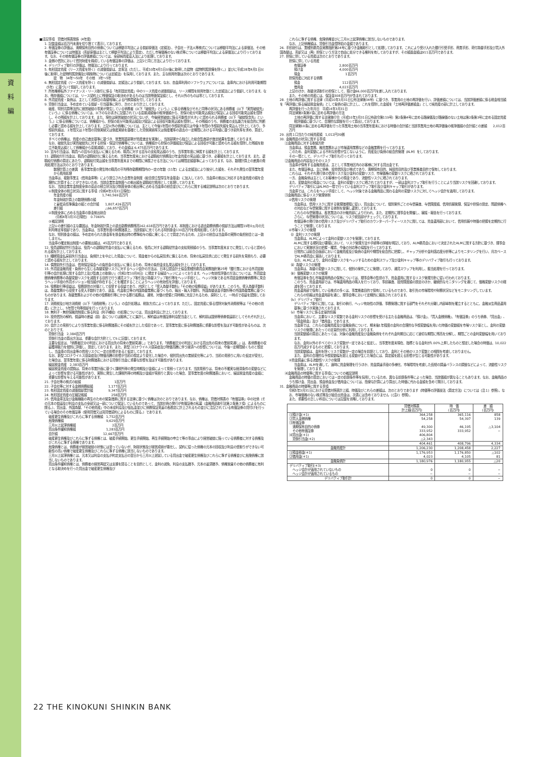資
料
編
■注記事項　貸借対照表関係（4年度）
1. 記載金額は百万円未満を切り捨てて表示しております。
2. 有価証券の評価は、満期保有目的の債券については移動平均法による償却原価法（定額法）、子会社・子法人等株式については移動平均法による原価法、その他有価証券については時価法（売却原価は主として移動平均法により算定）、ただし市場価格のない株式等については移動平均法による原価法により行っております。なお、その他有価証券の評価差額については、全部純資産直入法により処理しております。
3. 金銭の信託において信託財産を構成している有価証券の評価は、上記2と同じ方法により行っております。
4. デリバティブ取引の評価は、時価法により行っております。
5. 有形固定資産（リース資産を除く）の減価償却は、定率法（ただし、平成10年4月1日以後に取得した建物（建物附属設備を除く。）並びに平成28年4月1日以後に取得した建物附属設備及び構築物については定額法）を採用しております。また、主な耐用年数は次のとおりであります。
建　物　34年〜50年　その他　3年〜5年
6. 無形固定資産（リース資産を除く）の減価償却は、定額法により償却しております。なお、自金庫利用のソフトウェアについては、金庫内における利用可能期間（5年）に基づいて償却しております。
7. 所有権移転外ファイナンス・リース取引に係る「有形固定資産」中のリース資産の減価償却は、リース期間を耐用年数とした定額法により償却しております。なお、残存価額については、リース契約上に残価保証の取決めがあるものは当該残価保証額とし、それ以外のものは零としております。
8. 外貨建資産・負債は、主として決算日の為替相場による円換算額を付しております。
9. 貸倒引当金は、予め定めている償却・引当基準に則り、次のとおり計上しております。
破産、特別清算等法的に経営破綻の事実が発生している債務者（以下「破綻先」という。）に係る債権及びそれと同等の状況にある債務者（以下「実質破綻先」という。）に係る債権については、以下のなお書きに記載されている直接減額後の帳簿価額から、担保の処分可能見込額及び保証による回収可能見込額を控除し、その残額を計上しております。また、現在は経営破綻の状況にないが、今後経営破綻に陥る可能性が大きいと認められる債務者（以下「破綻懸念先」という。）に係る債権については、債権額から、担保の処分可能見込額及び保証による回収可能見込額を控除し、その残額のうち、債務者の支払能力を総合的に判断し必要と認める額を計上しております。上記以外の債権については、主として今後1年間の予想損失額又は今後３年間の予想損失額を見込んで計上しており、予想損失額は、１年間又は３年間の貸倒実績又は倒産実績を基礎とした貸倒実績率又は倒産確率の過去の一定期間における平均値に基づき損失率を求め、算定しております。
すべての債権は、資産の自己査定基準に基づき、営業関連部署が資産査定を実施し、当該部署から独立した総合監査部が査定結果を監査しております。
なお、破綻先及び実質破綻先に対する担保・保証付債権等については、債権額から担保の評価額及び保証による回収が可能と認められる額を控除した残額を取立不能見込額として債権額から直接減額しており、その金額は 6,475百万円であります。
10. 賞与引当金は、職員への賞与の支払いに備えるため、職員に対する賞与の支給見込額のうち、当事業年度に帰属する額を計上しております。
11. 退職給付引当金は、職員の退職給付に備えるため、当事業年度末における退職給付債務及び年金資産の見込額に基づき、必要額を計上しております。また、退職給付債務の算定にあたり、退職給付見込額を当事業年度末までの期間に帰属させる方法については期間定額基準によっております。なお、数理計算上の差異の費用処理方法は次のとおりであります。
数理計算上の差異　各事業年度の発生時の職員の平均残存勤務期間内の一定の年数（11年）による定額法により按分した額を、それぞれ発生の翌事業年度から費用処理
当金庫は、複数事業主（信用金庫等）により設立された企業年金制度（総合設立型厚生年金基金）に加入しており、当金庫の拠出に対応する年金資産の額を合理的に計算することができないため、当該企業年金制度への拠出額を退職給付費用として処理しております。
なお、当該企業年金制度全体の直近の積立状況及び制度全体の拠出等に占める当金庫の割合並びにこれらに関する補足説明は次のとおりであります。
①制度全体の積立状況に関する事項（令和4年3月31日現在）
年金資産の額　　　　　　　　　　1,740,569百万円
年金財政計算上の数理債務の額
と最低責任準備金の額との合計額　　1,807,426百万円
差引額　　　　　　　　　　　　　　△66,857百万円
②制度全体に占める当金庫の掛金拠出割合
（令和4年3月31日現在）　0.7069%
③補足説明
上記①の差引額の主な要因は、年金財政計算上の過去勤務債務残高162,618百万円であります。本制度における過去勤務債務の償却方法は期間19年0ヵ月の元利均等定率償却であり、当金庫は、当事業年度の財務諸表上、当該償却に充てられる特別掛金130百万円を費用処理しております。
なお、特別掛金の額は、予め定められた掛金率を掛金拠出時の標準給与の額に乗じることで算定されるため、上記②の割合は当金庫の実際の負担割合とは一致しません。
当金庫の確定拠出制度への要拠出額は、45百万円であります。
12. 役員退職慰労引当金は、役員への退職慰労金の支払いに備えるため、役員に対する退職慰労金の支給見積額のうち、当事業年度末までに発生していると認められる額を計上しております。
13. 睡眠預金払戻損失引当金は、負債計上を中止した預金について、預金者からの払戻請求に備えるため、将来の払戻請求に応じて発生する損失を見積もり、必要と認める額を計上しております。
14. 偶発損失引当金は、信用保証協会への負担金の支払いに備えるため、将来の負担金支払見込額を計上しております。
15. 外貨建金融資産・負債から生じる為替変動リスクに対するヘッジ会計の方法は、日本公認会計士協会業種別委員会実務指針第25号「銀行業における外貨建取引等の会計処理に関する会計上及び監査上の取扱い」（令和2年10月8日）に規定する繰延ヘッジによっております。ヘッジ有効性評価の方法については、外貨建金銭債権債務等の為替変動リスクを減殺する目的で行う通貨スワップ取引及び為替スワップ取引等をヘッジ手段とし、ヘッジ対象である外貨建金銭債権債務等に見合うヘッジ手段の外貨ポジション相当額が存在することを確認することによりヘッジの有効性を評価しております。
16. 役務取引等収益は、役務提供の対価として収受する収益であり、内訳として「受入為替手数料」「その他の役務収益」があります。このうち、受入為替手数料は、為替業務から収受する受入手数料であり、送金、代金取立等の内国為替業務に基づくもの、輸出・輸入手数料、外国為替送金手数料等の外国為替業務に基づくものがあります。為替業務およびその他の役務取引等にかかる履行義務は、通常、対価の受領と同時期に充足されるため、原則として、一時点で収益を認識しております。
17. 消費税及び地方消費税（以下「消費税等」という。）の会計処理は、税抜方式によっております。ただし、固定資産に係る控除対象外消費税等は「その他の資産」に計上し、5年間で均等償却を行っております。
18. 無利子・無担保融資制度に係る利息（利子補給）の処理については、貸出金利息に計上しております。
19. 投資信託の解約、償還時の差益（損）金については銘柄ごとに集計し、解約益は有価証券利息配当金として、解約損は国債等債券償還損としてそれぞれ計上しております。
20. 会計上の見積りにより当事業年度に係る財務諸表にその額を計上した項目であって、翌事業年度に係る財務諸表に重要な影響を及ぼす可能性があるものは、次のとおりです。
貸倒引当金　2,384百万円
貸倒引当金の算出方法は、重要な会計方針として9.に記載しております。
主要な仮定は、「債務者区分の判定における貸出先の将来の業績見通し」であります。「債務者区分の判定における貸出先の将来の業績見通し」は、各債務者の収益獲得能力を個別に評価し、設定しております。また、新型コロナウイルス感染症及び物価高騰に伴う経済への影響については、今後一定期間続くものと想定し、当金庫の貸出金等の信用リスクに一定の影響があると仮定しております。
なお、新型コロナウイルス感染症及び物価高騰の影響が当初の想定より変化した場合や、個別貸出先の業績変化等により、当初の見積りに用いた仮定が変化した場合は、翌事業年度に係る財務諸表における貸倒引当金に重要な影響を及ぼす可能性があります。
繰延税金資産　2,383百万円
繰延税金資産の認識は、将来の事業計画に基づく課税所得の発生時期及び金額によって見積っております。当該見積りは、将来の不確実な経済条件の変動などによって影響を受ける可能性があり、実際に発生した課税所得の時期及び金額が見積りと異なった場合、翌事業年度の財務諸表において、繰延税金資産の金額に重要な影響を与える可能性があります。
21. 子会社等の株式の総額　　　　　　　　　　　1百万円
22. 子会社等に対する金銭債務総額　　　　　1,177百万円
23. 有形固定資産の減価償却累計額　　　　　9,347百万円
24. 有形固定資産の圧縮記帳額　　　　　　　　258百万円
25. 信用金庫法及び金融機能の再生のための緊急措置に関する法律に基づく債権は次のとおりであります。なお、債権は、貸借対照表の「有価証券」中の社債（その元本の償還及び利息の支払の全部又は一部について保証しているものであって、当該社債の発行が有価証券の私募（金融商品取引法第２条第３項）によるものに限る。）、貸出金、外国為替、「その他資産」中の未収利息及び仮払金並びに債務保証見返の各勘定に計上されるもの並びに注記されている有価証券の貸付けを行っている場合のその有価証券（使用貸借又は賃貸借契約によるものに限る。）であります。
破産更生債権及びこれらに準ずる債権額　1,752百万円
危険債権額　　　　　　　　　　　　　　9,629百万円
三月以上延滞債権額　　　　　　　　　　　　2百万円
貸出条件緩和債権額　　　　　　　　　　1,283百万円
合計額　　　　　　　　　　　　　　　12,667百万円
破産更生債権及びこれらに準ずる債権とは、破産手続開始、更生手続開始、再生手続開始の申立て等の事由により経営破綻に陥っている債務者に対する債権及びこれらに準ずる債権であります。
危険債権とは、債務者が経営破綻の状態には至っていないが、財政状態及び経営成績が悪化し、契約に従った債権の元本の回収及び利息の受取りができない可能性の高い債権で破産更生債権及びこれらに準ずる債権に該当しないものであります。
三月以上延滞債権とは、元本又は利息の支払が約定支払日の翌日から三月以上遅延している貸出金で破産更生債権及びこれらに準ずる債権並びに危険債権に該当しないものであります。
貸出条件緩和債権とは、債務者の経営再建又は支援を図ることを目的として、金利の減免、利息の支払猶予、元本の返済猶予、債権放棄その他の債務者に有利となる取決めを行った貸出金で破産更生債権及び
これらに準ずる債権、危険債権並びに三月以上延滞債権に該当しないものであります。
なお、上記債権額は、貸倒引当金控除前の金額であります。
26. 手形割引は、業種別委員会実務指針第24号に基づき金融取引として処理しております。これにより受け入れた銀行引受手形、商業手形、荷付為替手形及び買入外国為替は、売却又は（再）担保という方法で自由に処分できる権利を有しておりますが、その額面金額は911百万円であります。
27. 担保に供している資産は次のとおりであります。
担保に供している資産
有価証券　　　　　　　　　　　2,800百万円
預け金　　　　　　　　　　　　4,000百万円
現金　　　　　　　　　　　　　　　1百万円
担保資産に対応する債務
預金　　　　　　　　　　　　　　112百万円
借用金　　　　　　　　　　　　4,023百万円
上記のほか、為替決済取引の担保として、預け金66,000百万円を差し入れております。
また、その他の資産には、保証金308百万円が含まれております。
28. 土地の再評価に関する法律（平成10年3月31日公布法律第34号）に基づき、事業用の土地の再評価を行い、評価差額については、当該評価差額に係る税金相当額を「再評価に係る繰延税金負債」として負債の部に計上し、これを控除した金額を「土地再評価差額金」として純資産の部に計上しております。
再評価を行った年月日　平成14年3月31日
同法律第3条第3項に定める再評価の方法
土地の再評価に関する法律施行令（平成10年3月31日公布政令第119号）第2条第4号に定める路線価及び路線価のない土地は第2条第3号に定める固定資産税評価額に基づいて、合理的な調整を行って算出しております。
同法律第10条に定める再評価を行った事業用土地の当事業年度末における時価の合計額と当該事業用土地の再評価後の帳簿価額の合計額との差額　　2,012百万円
29. 出資１口当たりの純資産額　1,012円39銭
30. 金融商品の状況に関する事項
⑴金融商品に対する取組方針
当金庫は、預金業務、融資業務および市場運用業務などの金融業務を行っております。
このため、金利変動による不利な影響が生じないように、資産及び負債の総合的管理（ALM）をしております。
その一環として、デリバティブ取引も行っております。
⑵金融商品の内容及びそのリスク
当金庫が保有する金融資産は、主として事業地区内のお客様に対する貸出金です。
また、有価証券は、主に債券、投資信託及び株式であり、満期保有目的、純投資目的及び事業推進目的で保有しております。
これらは、それぞれ発行体の信用リスク及び金利の変動リスク、市場価格の変動リスクに晒されております。
一方、金融負債は主としてお客様からの預金であり、流動性リスクに晒されております。
また、変動金利の預金については、金利の変動リスクに晒されておりますが、一部は金利スワップ取引を行うことにより当該リスクを回避しております。
デリバティブ取引にはALMの一環で行っている金利スワップ取引及び金利キャップ取引があります。
当金庫では、これらをヘッジ手段として、ヘッジ対象である金融商品に関わる金利の変動リスクに対してヘッジ会計を適用しております。
⑶金融商品に係るリスク管理体制
①信用リスクの管理
当金庫は、信用リスクに関する管理諸規程に従い、貸出金について、個別案件ごとの与信審査、与信限度額、信用情報管理、保証や担保の設定、問題債権への対応など与信管理に関する体制を整備し運営しております。
これらの与信管理は、各営業店のほか融資部により行われ、また、定期的に理事会を開催し、審議・報告を行っております。
さらに、与信管理の状況については、リスク統括部がチェックしております。
有価証券の発行体の信用リスク及びデリバティブ取引のカウンターパーティーリスクに関しては、資金運用部において、信用情報や時価の把握を定期的に行うことで管理しております。
②市場リスクの管理
（ⅰ）金利リスクの管理
当金庫は、ALMによって金利の変動リスクを管理しております。
ALMに関する規則及び要領において、リスク管理方法や手続等の詳細を明記しており、ALM委員会において決定されたALMに関する方針に基づき、理事会において実施状況の把握・確認、今後の対応等の協議を行っております。
日常的には総合企画部において金融資産及び負債の金利や期間を総合的に把握し、ギャップ分析や金利感応度分析等によりモニタリングを行い、月次ベースでALM委員会に報告しております。
なお、ALMにより、金利の変動リスクをヘッジするための金利スワップ及び金利キャップ等のデリバティブ取引も行っております。
（ⅱ）為替リスクの管理
当金庫は、為替の変動リスクに関して、個別の案件ごとに管理しており、通貨スワップを利用し、振当処理を行っております。
（ⅲ）価格変動リスクの管理
有価証券を含む市場運用商品の保有については、理事会等の監督の下、資金運用に関するリスク管理方針に従い行われております。
このうち、資金運用部では、市場運用商品の購入を行っており、事前審査、投資限度額の設定のほか、継続的なモニタリングを通じて、価格変動リスクの軽減を図っております。
資金運用部で保有している株式の多くは、事業推進目的で保有しているものであり、取引先の市場環境や財務状況などをモニタリングしています。
これらの情報は資金運用部を通じ、理事会等において定期的に報告されております。
（ⅳ）デリバティブ取引
デリバティブ取引に関しては、取引の執行、ヘッジ有効性の評価、事務管理に関する部門をそれぞれ分離し内部牽制を確立するとともに、金融派生商品運用基準に基づき実施されております。
（ⅴ）市場リスクに係る定量的情報
当金庫において、主要なリスク変数である金利リスクの影響を受ける主たる金融商品は、「預け金」、「買入金銭債権」、「有価証券」のうち債券、「貸出金」、「預金積金」及び「借用金」であります。
当金庫では、これらの金融資産及び金融負債について、期末後1年程度の金利の合理的な予想変動幅を用いた時価の変動額を市場リスク量とし、金利の変動リスクの管理にあたっての定量的分析に利用しております。
当該変動額の算定にあたっては、対象の金融資産及び金融負債をそれぞれ金利期日に応じて適切な期間に残高を分解し、期間ごとの金利変動幅を用いております。
なお、金利以外のすべてのリスク変数が一定であると仮定し、当事業年度末現在、指標となる金利が1.00%上昇したものと想定した場合の時価は、10,022百万円減少するものと把握しております。
当該変動額は、金利を除くリスク変数が一定の場合を前提としており、金利とその他のリスク変数との相関を考慮しておりません。
また、金利の合理的な予想変動幅を超える変動が生じた場合には、算定額を超える影響が生じる可能性があります。
③資金調達に係る流動性リスクの管理
当金庫は、ALMを通して、適時に資金管理を行うほか、資金調達手段の多様化、市場環境を考慮した長短の調達バランスの調整などによって、流動性リスクを管理しております。
⑷金融商品の時価等に関する事項についての補足説明
金融商品の時価の算定においては一定の前提条件等を採用しているため、異なる前提条件等によった場合、当該価額が異なることもあります。なお、金融商品のうち預け金、貸出金、預金積金及び借用金については、簡便な計算により算出した時価に代わる金額を含めて開示しております。
31. 金融商品の時価等に関する事項
令和5年3月31日における貸借対照表計上額、時価及びこれらの差額は、次のとおりであります（時価等の評価技法（算定方法）については（注１）参照）。なお、市場価格のない株式等及び組合出資金は、次表には含めておりません（（注2）参照）。
また、重要性の乏しい科目については記載を省略しております。
| | 貸借対照表 計上額(百万円) | 時 価 (百万円) | 差 額 (百万円) |
| --- | --- | --- | --- |
| ⑴預け金(＊1) ⑵買入金銭債権 ⑶有価証券 満期保有目的の債券 その他有価証券 ⑷貸出金(＊1) 貸倒引当金(＊2) | 364,258 54,258 49,300 333,952 406,804 △2,343 | 365,116 54,397 46,195 333,952 | 858 139 △3,104 − |
| | 404,461 | 408,796 | 4,334 |
| 金融資産計 | 1,206,230 | 1,208,458 | 2,227 |
| ⑴預金積金(＊1) ⑵借用金(＊1) | 1,176,953 4,023 | 1,176,850 4,105 | △102 81 |
| 金融負債計 | 1,180,976 | 1,180,955 | △20 |
| デリバティブ取引(＊3) ヘッジ会計が適用されていないもの ヘッジ会計が適用されているもの | 0 − | 0 − | − − |
| デリバティブ取引計 | 0 | 0 | − |
22 THE KINOKUNI SHINKIN BANK